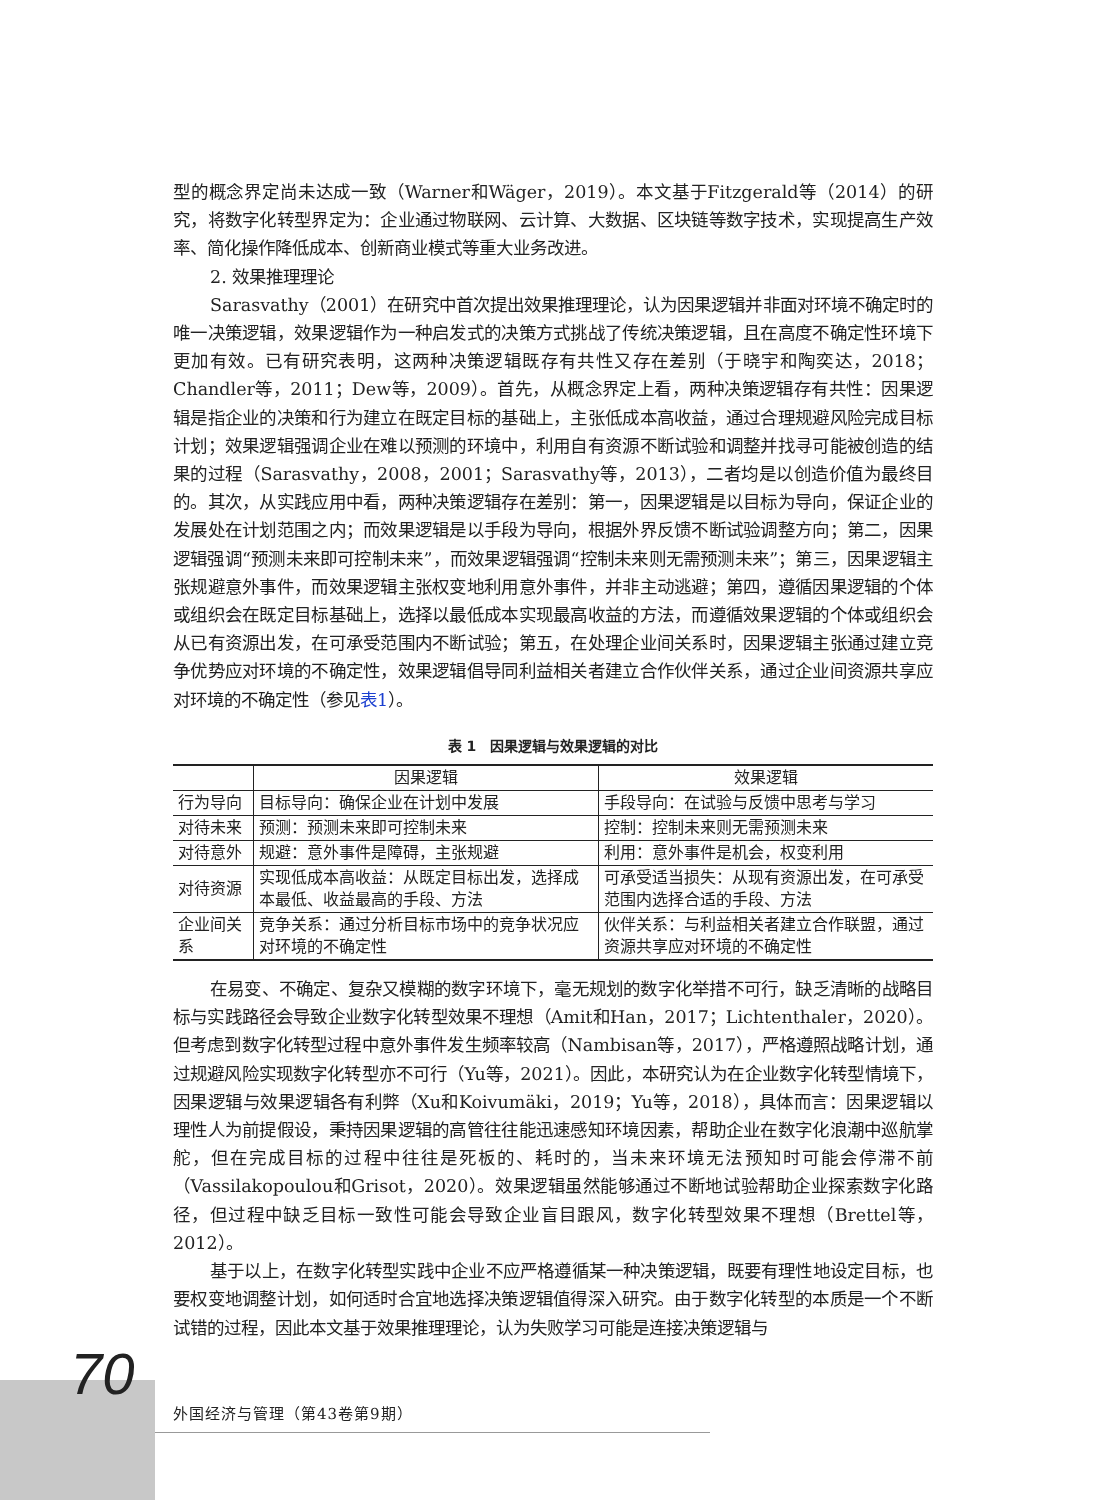型的概念界定尚未达成一致（Warner和Wäger，2019）。本文基于Fitzgerald等（2014）的研究，将数字化转型界定为：企业通过物联网、云计算、大数据、区块链等数字技术，实现提高生产效率、简化操作降低成本、创新商业模式等重大业务改进。
2. 效果推理理论
Sarasvathy（2001）在研究中首次提出效果推理理论，认为因果逻辑并非面对环境不确定时的唯一决策逻辑，效果逻辑作为一种启发式的决策方式挑战了传统决策逻辑，且在高度不确定性环境下更加有效。已有研究表明，这两种决策逻辑既存有共性又存在差别（于晓宇和陶奕达，2018；Chandler等，2011；Dew等，2009）。首先，从概念界定上看，两种决策逻辑存有共性：因果逻辑是指企业的决策和行为建立在既定目标的基础上，主张低成本高收益，通过合理规避风险完成目标计划；效果逻辑强调企业在难以预测的环境中，利用自有资源不断试验和调整并找寻可能被创造的结果的过程（Sarasvathy，2008，2001；Sarasvathy等，2013），二者均是以创造价值为最终目的。其次，从实践应用中看，两种决策逻辑存在差别：第一，因果逻辑是以目标为导向，保证企业的发展处在计划范围之内；而效果逻辑是以手段为导向，根据外界反馈不断试验调整方向；第二，因果逻辑强调“预测未来即可控制未来”，而效果逻辑强调“控制未来则无需预测未来”；第三，因果逻辑主张规避意外事件，而效果逻辑主张权变地利用意外事件，并非主动逃避；第四，遵循因果逻辑的个体或组织会在既定目标基础上，选择以最低成本实现最高收益的方法，而遵循效果逻辑的个体或组织会从已有资源出发，在可承受范围内不断试验；第五，在处理企业间关系时，因果逻辑主张通过建立竞争优势应对环境的不确定性，效果逻辑倡导同利益相关者建立合作伙伴关系，通过企业间资源共享应对环境的不确定性（参见表1）。
表 1　因果逻辑与效果逻辑的对比
| | 因果逻辑 | 效果逻辑 |
| --- | --- | --- |
| 行为导向 | 目标导向：确保企业在计划中发展 | 手段导向：在试验与反馈中思考与学习 |
| 对待未来 | 预测：预测未来即可控制未来 | 控制：控制未来则无需预测未来 |
| 对待意外 | 规避：意外事件是障碍，主张规避 | 利用：意外事件是机会，权变利用 |
| 对待资源 | 实现低成本高收益：从既定目标出发，选择成本最低、收益最高的手段、方法 | 可承受适当损失：从现有资源出发，在可承受范围内选择合适的手段、方法 |
| 企业间关系 | 竞争关系：通过分析目标市场中的竞争状况应对环境的不确定性 | 伙伴关系：与利益相关者建立合作联盟，通过资源共享应对环境的不确定性 |
在易变、不确定、复杂又模糊的数字环境下，毫无规划的数字化举措不可行，缺乏清晰的战略目标与实践路径会导致企业数字化转型效果不理想（Amit和Han，2017；Lichtenthaler，2020）。但考虑到数字化转型过程中意外事件发生频率较高（Nambisan等，2017），严格遵照战略计划，通过规避风险实现数字化转型亦不可行（Yu等，2021）。因此，本研究认为在企业数字化转型情境下，因果逻辑与效果逻辑各有利弊（Xu和Koivumäki，2019；Yu等，2018），具体而言：因果逻辑以理性人为前提假设，秉持因果逻辑的高管往往能迅速感知环境因素，帮助企业在数字化浪潮中巡航掌舵，但在完成目标的过程中往往是死板的、耗时的，当未来环境无法预知时可能会停滞不前（Vassilakopoulou和Grisot，2020）。效果逻辑虽然能够通过不断地试验帮助企业探索数字化路径，但过程中缺乏目标一致性可能会导致企业盲目跟风，数字化转型效果不理想（Brettel等，2012）。
基于以上，在数字化转型实践中企业不应严格遵循某一种决策逻辑，既要有理性地设定目标，也要权变地调整计划，如何适时合宜地选择决策逻辑值得深入研究。由于数字化转型的本质是一个不断试错的过程，因此本文基于效果推理理论，认为失败学习可能是连接决策逻辑与
70
外国经济与管理（第43卷第9期）